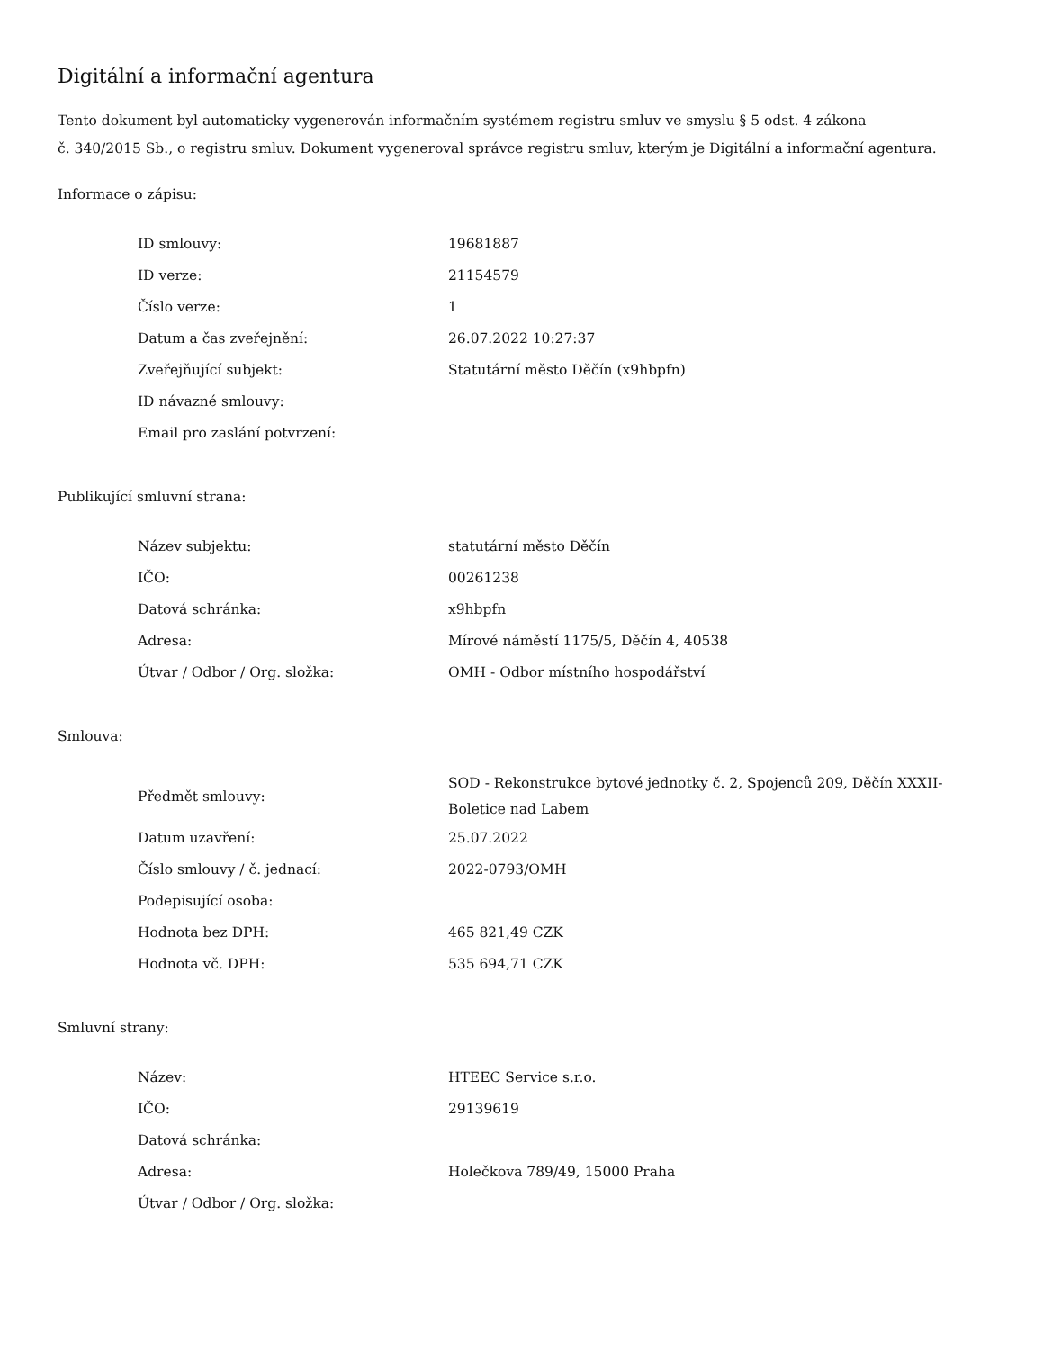Digitální a informační agentura
Tento dokument byl automaticky vygenerován informačním systémem registru smluv ve smyslu § 5 odst. 4 zákona
č. 340/2015 Sb., o registru smluv. Dokument vygeneroval správce registru smluv, kterým je Digitální a informační agentura.
Informace o zápisu:
| ID smlouvy: | 19681887 |
| ID verze: | 21154579 |
| Číslo verze: | 1 |
| Datum a čas zveřejnění: | 26.07.2022 10:27:37 |
| Zveřejňující subjekt: | Statutární město Děčín (x9hbpfn) |
| ID návazné smlouvy: | |
| Email pro zaslání potvrzení: | |
Publikující smluvní strana:
| Název subjektu: | statutární město Děčín |
| IČO: | 00261238 |
| Datová schránka: | x9hbpfn |
| Adresa: | Mírové náměstí 1175/5, Děčín 4, 40538 |
| Útvar / Odbor / Org. složka: | OMH - Odbor místního hospodářství |
Smlouva:
| Předmět smlouvy: | SOD - Rekonstrukce bytové jednotky č. 2, Spojenců 209, Děčín XXXII-Boletice nad Labem |
| Datum uzavření: | 25.07.2022 |
| Číslo smlouvy / č. jednací: | 2022-0793/OMH |
| Podepisující osoba: | |
| Hodnota bez DPH: | 465 821,49 CZK |
| Hodnota vč. DPH: | 535 694,71 CZK |
Smluvní strany:
| Název: | HTEEC Service s.r.o. |
| IČO: | 29139619 |
| Datová schránka: | |
| Adresa: | Holečkova 789/49, 15000 Praha |
| Útvar / Odbor / Org. složka: | |